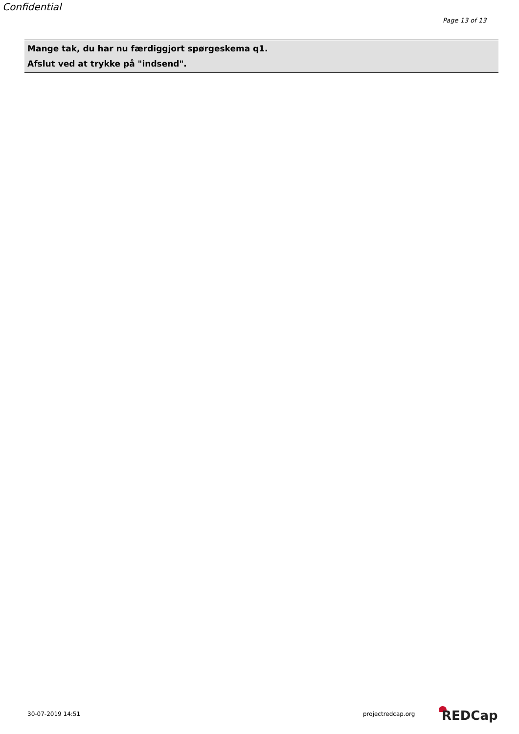Confidential
Page 13 of 13
Mange tak, du har nu færdiggjort spørgeskema q1.
Afslut ved at trykke på "indsend".
30-07-2019 14:51 projectredcap.org REDCap